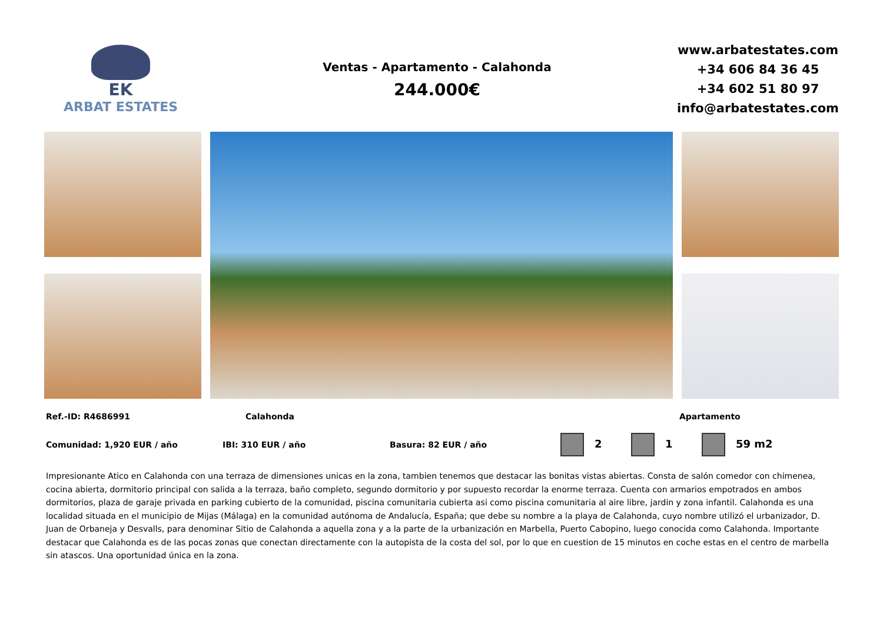EK
ARBAT ESTATES
Ventas - Apartamento - Calahonda
244.000€
www.arbatestates.com
+34 606 84 36 45
+34 602 51 80 97
info@arbatestates.com
Ref.-ID: R4686991 Calahonda Apartamento
Comunidad: 1,920 EUR / año IBI: 310 EUR / año Basura: 82 EUR / año 2 1 59 m2
Impresionante Atico en Calahonda con una terraza de dimensiones unicas en la zona, tambien tenemos que destacar las bonitas vistas abiertas. Consta de salón comedor con chimenea, cocina abierta, dormitorio principal con salida a la terraza, baño completo, segundo dormitorio y por supuesto recordar la enorme terraza. Cuenta con armarios empotrados en ambos dormitorios, plaza de garaje privada en parking cubierto de la comunidad, piscina comunitaria cubierta asi como piscina comunitaria al aire libre, jardin y zona infantil. Calahonda es una localidad situada en el municipio de Mijas (Málaga) en la comunidad autónoma de Andalucía, España; que debe su nombre a la playa de Calahonda, cuyo nombre utilizó el urbanizador, D. Juan de Orbaneja y Desvalls, para denominar Sitio de Calahonda a aquella zona y a la parte de la urbanización en Marbella, Puerto Cabopino, luego conocida como Calahonda. Importante destacar que Calahonda es de las pocas zonas que conectan directamente con la autopista de la costa del sol, por lo que en cuestion de 15 minutos en coche estas en el centro de marbella sin atascos. Una oportunidad única en la zona.